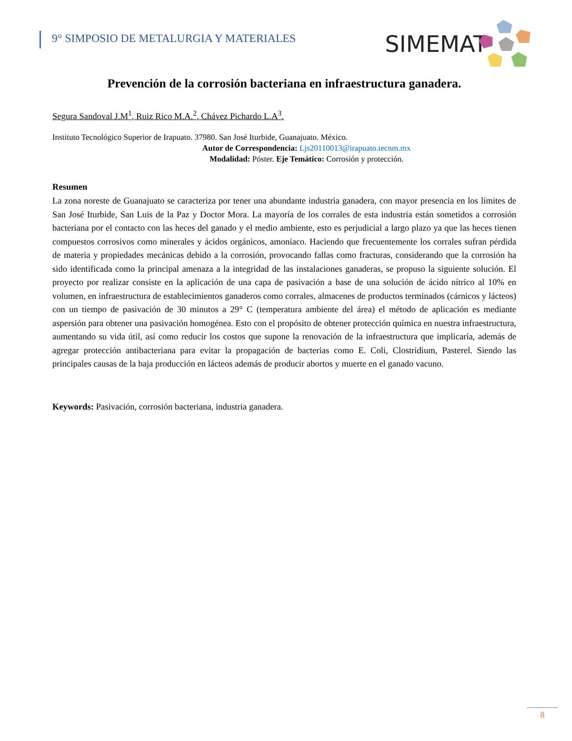9° SIMPOSIO DE METALURGIA Y MATERIALES
SIMEMAT
Prevención de la corrosión bacteriana en infraestructura ganadera.
Segura Sandoval J.M<sup>1</sup>, Ruiz Rico M.A.<sup>2</sup>, Chávez Pichardo L.A<sup>3</sup>.
Instituto Tecnológico Superior de Irapuato. 37980. San José Iturbide, Guanajuato. México.
Autor de Correspondencia: Ljs20110013@irapuato.tecnm.mx
Modalidad: Póster. Eje Temático: Corrosión y protección.
Resumen
La zona noreste de Guanajuato se caracteriza por tener una abundante industria ganadera, con mayor presencia en los límites de San José Iturbide, San Luis de la Paz y Doctor Mora. La mayoría de los corrales de esta industria están sometidos a corrosión bacteriana por el contacto con las heces del ganado y el medio ambiente, esto es perjudicial a largo plazo ya que las heces tienen compuestos corrosivos como minerales y ácidos orgánicos, amoniaco. Haciendo que frecuentemente los corrales sufran pérdida de materia y propiedades mecánicas debido a la corrosión, provocando fallas como fracturas, considerando que la corrosión ha sido identificada como la principal amenaza a la integridad de las instalaciones ganaderas, se propuso la siguiente solución. El proyecto por realizar consiste en la aplicación de una capa de pasivación a base de una solución de ácido nítrico al 10% en volumen, en infraestructura de establecimientos ganaderos como corrales, almacenes de productos terminados (cárnicos y lácteos) con un tiempo de pasivación de 30 minutos a 29° C (temperatura ambiente del área) el método de aplicación es mediante aspersión para obtener una pasivación homogénea. Esto con el propósito de obtener protección química en nuestra infraestructura, aumentando su vida útil, así como reducir los costos que supone la renovación de la infraestructura que implicaría, además de agregar protección antibacteriana para evitar la propagación de bacterias como E. Coli, Clostridium, Pasterel. Siendo las principales causas de la baja producción en lácteos además de producir abortos y muerte en el ganado vacuno.
Keywords: Pasivación, corrosión bacteriana, industria ganadera.
8